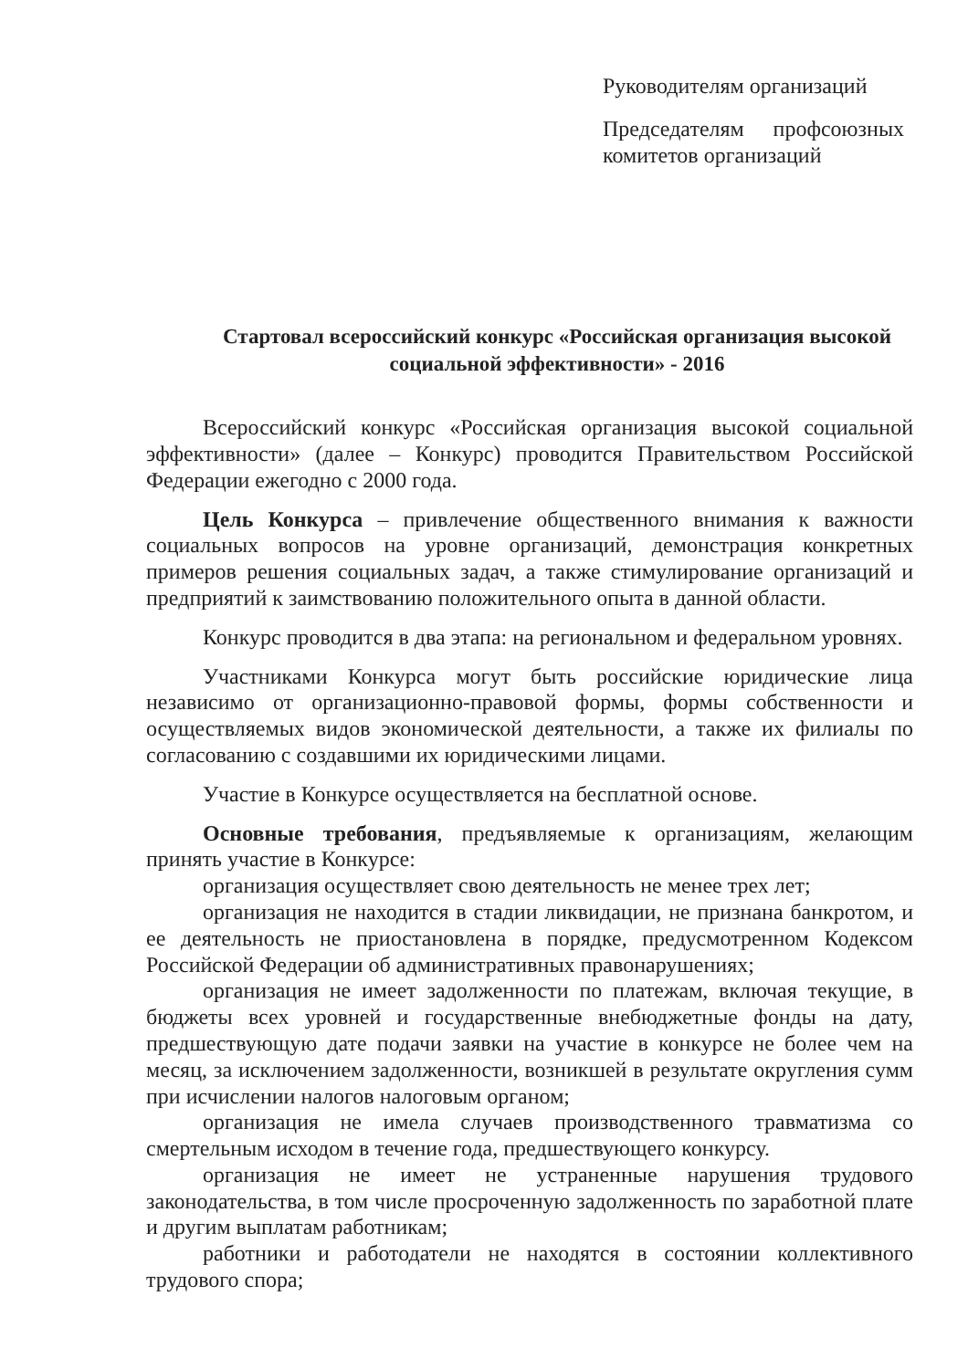Руководителям организаций
Председателям профсоюзных комитетов организаций
Стартовал всероссийский конкурс «Российская организация высокой социальной эффективности» - 2016
Всероссийский конкурс «Российская организация высокой социальной эффективности» (далее – Конкурс) проводится Правительством Российской Федерации ежегодно с 2000 года.
Цель Конкурса – привлечение общественного внимания к важности социальных вопросов на уровне организаций, демонстрация конкретных примеров решения социальных задач, а также стимулирование организаций и предприятий к заимствованию положительного опыта в данной области.
Конкурс проводится в два этапа: на региональном и федеральном уровнях.
Участниками Конкурса могут быть российские юридические лица независимо от организационно-правовой формы, формы собственности и осуществляемых видов экономической деятельности, а также их филиалы по согласованию с создавшими их юридическими лицами.
Участие в Конкурсе осуществляется на бесплатной основе.
Основные требования, предъявляемые к организациям, желающим принять участие в Конкурсе:
организация осуществляет свою деятельность не менее трех лет;
организация не находится в стадии ликвидации, не признана банкротом, и ее деятельность не приостановлена в порядке, предусмотренном Кодексом Российской Федерации об административных правонарушениях;
организация не имеет задолженности по платежам, включая текущие, в бюджеты всех уровней и государственные внебюджетные фонды на дату, предшествующую дате подачи заявки на участие в конкурсе не более чем на месяц, за исключением задолженности, возникшей в результате округления сумм при исчислении налогов налоговым органом;
организация не имела случаев производственного травматизма со смертельным исходом в течение года, предшествующего конкурсу.
организация не имеет не устраненные нарушения трудового законодательства, в том числе просроченную задолженность по заработной плате и другим выплатам работникам;
работники и работодатели не находятся в состоянии коллективного трудового спора;